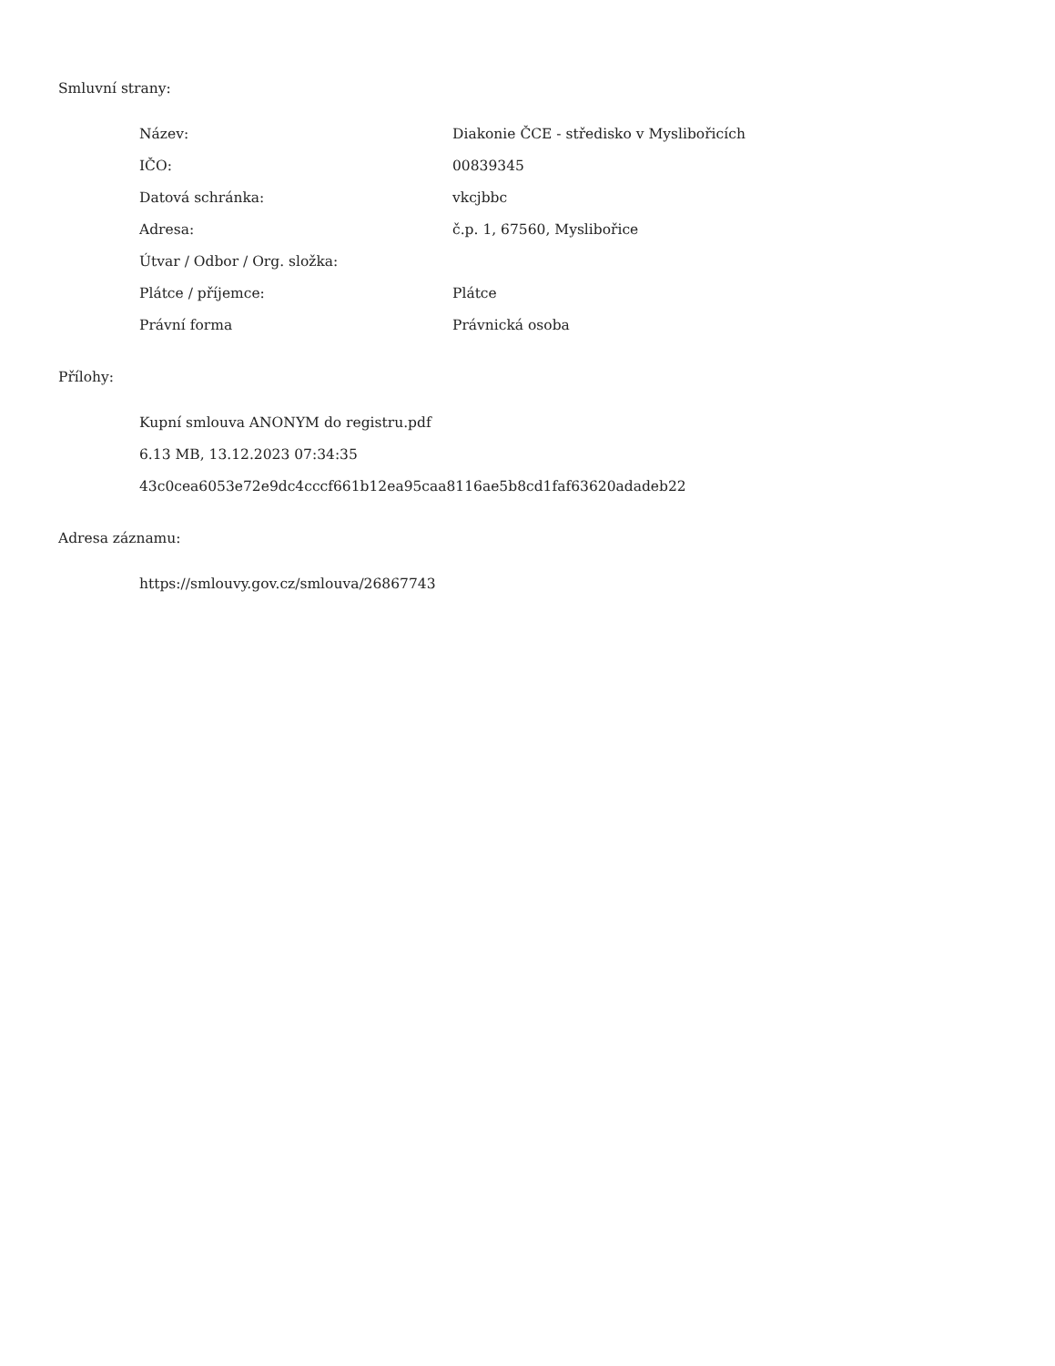Smluvní strany:
| Název: | Diakonie ČCE - středisko v Myslibořicích |
| IČO: | 00839345 |
| Datová schránka: | vkcjbbc |
| Adresa: | č.p. 1, 67560, Myslibořice |
| Útvar / Odbor / Org. složka: | |
| Plátce / příjemce: | Plátce |
| Právní forma | Právnická osoba |
Přílohy:
Kupní smlouva ANONYM do registru.pdf
6.13 MB, 13.12.2023 07:34:35
43c0cea6053e72e9dc4cccf661b12ea95caa8116ae5b8cd1faf63620adadeb22
Adresa záznamu:
https://smlouvy.gov.cz/smlouva/26867743